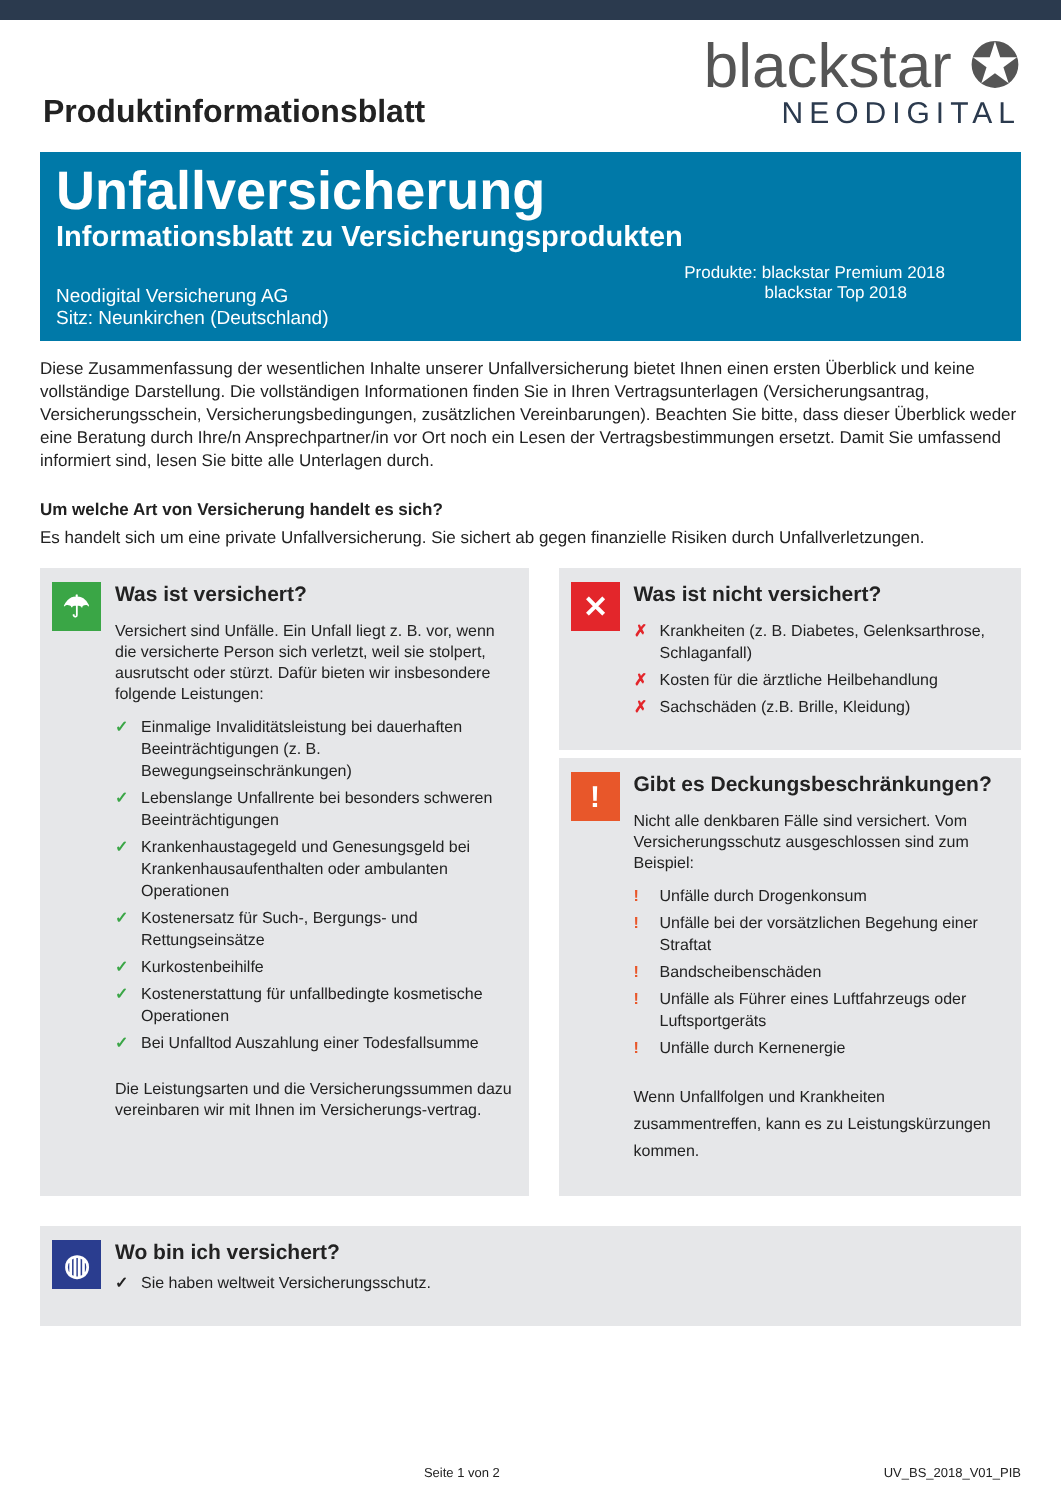Produktinformationsblatt
blackstar ✪
NEODIGITAL
Unfallversicherung
Informationsblatt zu Versicherungsprodukten
Neodigital Versicherung AG
Sitz: Neunkirchen (Deutschland)
Produkte: blackstar Premium 2018
blackstar Top 2018
Diese Zusammenfassung der wesentlichen Inhalte unserer Unfallversicherung bietet Ihnen einen ersten Überblick und keine vollständige Darstellung. Die vollständigen Informationen finden Sie in Ihren Vertragsunterlagen (Versicherungsantrag, Versicherungsschein, Versicherungsbedingungen, zusätzlichen Vereinbarungen). Beachten Sie bitte, dass dieser Überblick weder eine Beratung durch Ihre/n Ansprechpartner/in vor Ort noch ein Lesen der Vertragsbestimmungen ersetzt. Damit Sie umfassend informiert sind, lesen Sie bitte alle Unterlagen durch.
Um welche Art von Versicherung handelt es sich?
Es handelt sich um eine private Unfallversicherung. Sie sichert ab gegen finanzielle Risiken durch Unfallverletzungen.
☂
Was ist versichert?
Versichert sind Unfälle. Ein Unfall liegt z. B. vor, wenn die versicherte Person sich verletzt, weil sie stolpert, ausrutscht oder stürzt. Dafür bieten wir insbesondere folgende Leistungen:
✓ Einmalige Invaliditätsleistung bei dauerhaften Beeinträchtigungen (z. B. Bewegungseinschränkungen)
✓ Lebenslange Unfallrente bei besonders schweren Beeinträchtigungen
✓ Krankenhaustagegeld und Genesungsgeld bei Krankenhausaufenthalten oder ambulanten Operationen
✓ Kostenersatz für Such-, Bergungs- und Rettungseinsätze
✓ Kurkostenbeihilfe
✓ Kostenerstattung für unfallbedingte kosmetische Operationen
✓ Bei Unfalltod Auszahlung einer Todesfallsumme
Die Leistungsarten und die Versicherungssummen dazu vereinbaren wir mit Ihnen im Versicherungs-vertrag.
✕
Was ist nicht versichert?
✗ Krankheiten (z. B. Diabetes, Gelenksarthrose, Schlaganfall)
✗ Kosten für die ärztliche Heilbehandlung
✗ Sachschäden (z.B. Brille, Kleidung)
!
Gibt es Deckungsbeschränkungen?
Nicht alle denkbaren Fälle sind versichert. Vom Versicherungsschutz ausgeschlossen sind zum Beispiel:
! Unfälle durch Drogenkonsum
! Unfälle bei der vorsätzlichen Begehung einer Straftat
! Bandscheibenschäden
! Unfälle als Führer eines Luftfahrzeugs oder Luftsportgeräts
! Unfälle durch Kernenergie
Wenn Unfallfolgen und Krankheiten zusammentreffen, kann es zu Leistungskürzungen kommen.
◍
Wo bin ich versichert?
✓ Sie haben weltweit Versicherungsschutz.
Seite 1 von 2 UV_BS_2018_V01_PIB